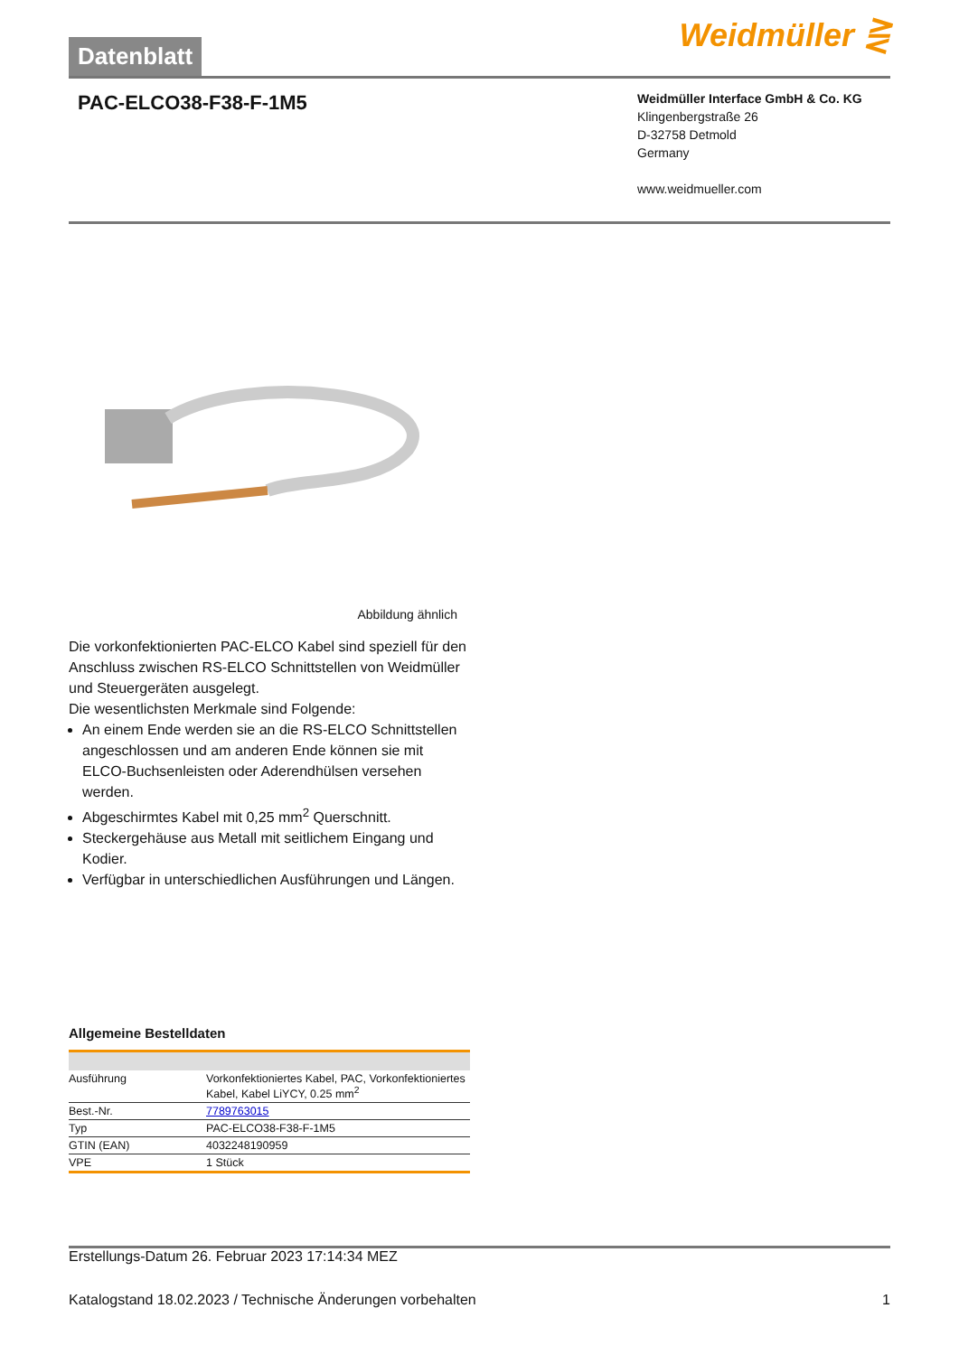Datenblatt
Weidmüller ⋛
PAC-ELCO38-F38-F-1M5
Weidmüller Interface GmbH & Co. KG
Klingenbergstraße 26
D-32758 Detmold
Germany
www.weidmueller.com
Abbildung ähnlich
Die vorkonfektionierten PAC-ELCO Kabel sind speziell für den Anschluss zwischen RS-ELCO Schnittstellen von Weidmüller und Steuergeräten ausgelegt.
Die wesentlichsten Merkmale sind Folgende:
An einem Ende werden sie an die RS-ELCO Schnittstellen angeschlossen und am anderen Ende können sie mit ELCO-Buchsenleisten oder Aderendhülsen versehen werden.
Abgeschirmtes Kabel mit 0,25 mm<sup>2</sup> Querschnitt.
Steckergehäuse aus Metall mit seitlichem Eingang und Kodier.
Verfügbar in unterschiedlichen Ausführungen und Längen.
Allgemeine Bestelldaten
| Ausführung | Vorkonfektioniertes Kabel, PAC, Vorkonfektioniertes Kabel, Kabel LiYCY, 0.25 mm<sup>2</sup> |
| Best.-Nr. | 7789763015 |
| Typ | PAC-ELCO38-F38-F-1M5 |
| GTIN (EAN) | 4032248190959 |
| VPE | 1 Stück |
Erstellungs-Datum 26. Februar 2023 17:14:34 MEZ
Katalogstand 18.02.2023 / Technische Änderungen vorbehalten 1